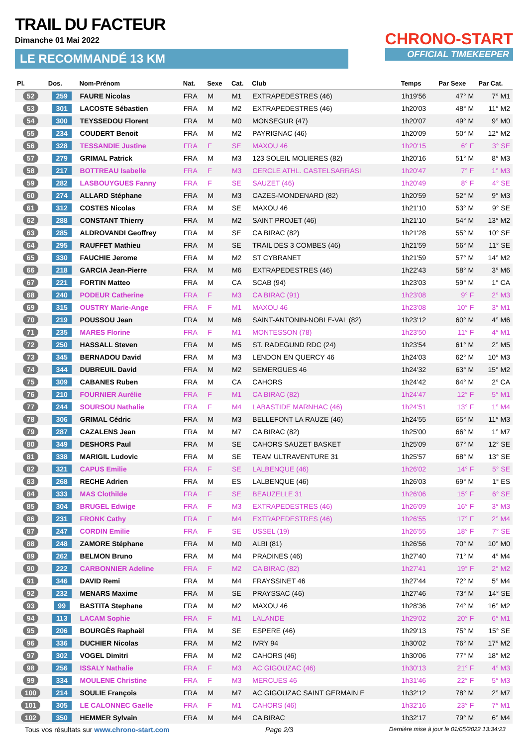TRAIL DU FACTEUR
Dimanche 01 Mai 2022
CHRONO-START
OFFICIAL TIMEKEEPER
LE RECOMMANDÉ 13 KM
| Pl. | Dos. | Nom-Prénom | Nat. | Sexe | Cat. | Club | Temps | Par Sexe | Par Cat. |
| --- | --- | --- | --- | --- | --- | --- | --- | --- | --- |
| 52 | 259 | FAURE Nicolas | FRA | M | M1 | EXTRAPEDESTRES (46) | 1h19'56 | 47° M | 7° M1 |
| 53 | 301 | LACOSTE Sébastien | FRA | M | M2 | EXTRAPEDESTRES (46) | 1h20'03 | 48° M | 11° M2 |
| 54 | 300 | TEYSSEDOU Florent | FRA | M | M0 | MONSEGUR (47) | 1h20'07 | 49° M | 9° M0 |
| 55 | 234 | COUDERT Benoit | FRA | M | M2 | PAYRIGNAC (46) | 1h20'09 | 50° M | 12° M2 |
| 56 | 328 | TESSANDIE Justine | FRA | F | SE | MAXOU 46 | 1h20'15 | 6° F | 3° SE |
| 57 | 279 | GRIMAL Patrick | FRA | M | M3 | 123 SOLEIL MOLIERES (82) | 1h20'16 | 51° M | 8° M3 |
| 58 | 217 | BOTTREAU Isabelle | FRA | F | M3 | CERCLE ATHL. CASTELSARRASI | 1h20'47 | 7° F | 1° M3 |
| 59 | 282 | LASBOUYGUES Fanny | FRA | F | SE | SAUZET (46) | 1h20'49 | 8° F | 4° SE |
| 60 | 274 | ALLARD Stéphane | FRA | M | M3 | CAZES-MONDENARD (82) | 1h20'59 | 52° M | 9° M3 |
| 61 | 312 | COSTES Nicolas | FRA | M | SE | MAXOU 46 | 1h21'10 | 53° M | 9° SE |
| 62 | 288 | CONSTANT Thierry | FRA | M | M2 | SAINT PROJET (46) | 1h21'10 | 54° M | 13° M2 |
| 63 | 285 | ALDROVANDI Geoffrey | FRA | M | SE | CA BIRAC (82) | 1h21'28 | 55° M | 10° SE |
| 64 | 295 | RAUFFET Mathieu | FRA | M | SE | TRAIL DES 3 COMBES (46) | 1h21'59 | 56° M | 11° SE |
| 65 | 330 | FAUCHIE Jerome | FRA | M | M2 | ST CYBRANET | 1h21'59 | 57° M | 14° M2 |
| 66 | 218 | GARCIA Jean-Pierre | FRA | M | M6 | EXTRAPEDESTRES (46) | 1h22'43 | 58° M | 3° M6 |
| 67 | 221 | FORTIN Matteo | FRA | M | CA | SCAB (94) | 1h23'03 | 59° M | 1° CA |
| 68 | 240 | PODEUR Catherine | FRA | F | M3 | CA BIRAC (91) | 1h23'08 | 9° F | 2° M3 |
| 69 | 315 | OUSTRY Marie-Ange | FRA | F | M1 | MAXOU 46 | 1h23'08 | 10° F | 3° M1 |
| 70 | 219 | POUSSOU Jean | FRA | M | M6 | SAINT-ANTONIN-NOBLE-VAL (82) | 1h23'12 | 60° M | 4° M6 |
| 71 | 235 | MARES Florine | FRA | F | M1 | MONTESSON (78) | 1h23'50 | 11° F | 4° M1 |
| 72 | 250 | HASSALL Steven | FRA | M | M5 | ST. RADEGUND RDC (24) | 1h23'54 | 61° M | 2° M5 |
| 73 | 345 | BERNADOU David | FRA | M | M3 | LENDON EN QUERCY 46 | 1h24'03 | 62° M | 10° M3 |
| 74 | 344 | DUBREUIL David | FRA | M | M2 | SEMERGUES 46 | 1h24'32 | 63° M | 15° M2 |
| 75 | 309 | CABANES Ruben | FRA | M | CA | CAHORS | 1h24'42 | 64° M | 2° CA |
| 76 | 210 | FOURNIER Aurélie | FRA | F | M1 | CA BIRAC (82) | 1h24'47 | 12° F | 5° M1 |
| 77 | 244 | SOURSOU Nathalie | FRA | F | M4 | LABASTIDE MARNHAC (46) | 1h24'51 | 13° F | 1° M4 |
| 78 | 306 | GRIMAL Cédric | FRA | M | M3 | BELLEFONT LA RAUZE (46) | 1h24'55 | 65° M | 11° M3 |
| 79 | 287 | CAZALENS Jean | FRA | M | M7 | CA BIRAC (82) | 1h25'00 | 66° M | 1° M7 |
| 80 | 349 | DESHORS Paul | FRA | M | SE | CAHORS SAUZET BASKET | 1h25'09 | 67° M | 12° SE |
| 81 | 338 | MARIGIL Ludovic | FRA | M | SE | TEAM ULTRAVENTURE 31 | 1h25'57 | 68° M | 13° SE |
| 82 | 321 | CAPUS Emilie | FRA | F | SE | LALBENQUE (46) | 1h26'02 | 14° F | 5° SE |
| 83 | 268 | RECHE Adrien | FRA | M | ES | LALBENQUE (46) | 1h26'03 | 69° M | 1° ES |
| 84 | 333 | MAS Clothilde | FRA | F | SE | BEAUZELLE 31 | 1h26'06 | 15° F | 6° SE |
| 85 | 304 | BRUGEL Edwige | FRA | F | M3 | EXTRAPEDESTRES (46) | 1h26'09 | 16° F | 3° M3 |
| 86 | 231 | FRONK Cathy | FRA | F | M4 | EXTRAPEDESTRES (46) | 1h26'55 | 17° F | 2° M4 |
| 87 | 247 | CORDIN Emilie | FRA | F | SE | USSEL (19) | 1h26'55 | 18° F | 7° SE |
| 88 | 248 | ZAMORE Stéphane | FRA | M | M0 | ALBI (81) | 1h26'56 | 70° M | 10° M0 |
| 89 | 262 | BELMON Bruno | FRA | M | M4 | PRADINES (46) | 1h27'40 | 71° M | 4° M4 |
| 90 | 222 | CARBONNIER Adeline | FRA | F | M2 | CA BIRAC (82) | 1h27'41 | 19° F | 2° M2 |
| 91 | 346 | DAVID Remi | FRA | M | M4 | FRAYSSINET 46 | 1h27'44 | 72° M | 5° M4 |
| 92 | 232 | MENARS Maxime | FRA | M | SE | PRAYSSAC (46) | 1h27'46 | 73° M | 14° SE |
| 93 | 99 | BASTITA Stephane | FRA | M | M2 | MAXOU 46 | 1h28'36 | 74° M | 16° M2 |
| 94 | 113 | LACAM Sophie | FRA | F | M1 | LALANDE | 1h29'02 | 20° F | 6° M1 |
| 95 | 206 | BOURGÈS Raphaël | FRA | M | SE | ESPERE (46) | 1h29'13 | 75° M | 15° SE |
| 96 | 336 | DUCHIER Nicolas | FRA | M | M2 | IVRY 94 | 1h30'02 | 76° M | 17° M2 |
| 97 | 302 | VOGEL Dimitri | FRA | M | M2 | CAHORS (46) | 1h30'06 | 77° M | 18° M2 |
| 98 | 256 | ISSALY Nathalie | FRA | F | M3 | AC GIGOUZAC (46) | 1h30'13 | 21° F | 4° M3 |
| 99 | 334 | MOULENE Christine | FRA | F | M3 | MERCUES 46 | 1h31'46 | 22° F | 5° M3 |
| 100 | 214 | SOULIE François | FRA | M | M7 | AC GIGOUZAC SAINT GERMAIN E | 1h32'12 | 78° M | 2° M7 |
| 101 | 305 | LE CALONNEC Gaelle | FRA | F | M1 | CAHORS (46) | 1h32'16 | 23° F | 7° M1 |
| 102 | 350 | HEMMER Sylvain | FRA | M | M4 | CA BIRAC | 1h32'17 | 79° M | 6° M4 |
Tous vos résultats sur www.chrono-start.com Page 2/3 Dernière mise à jour le 01/05/2022 13:34:23